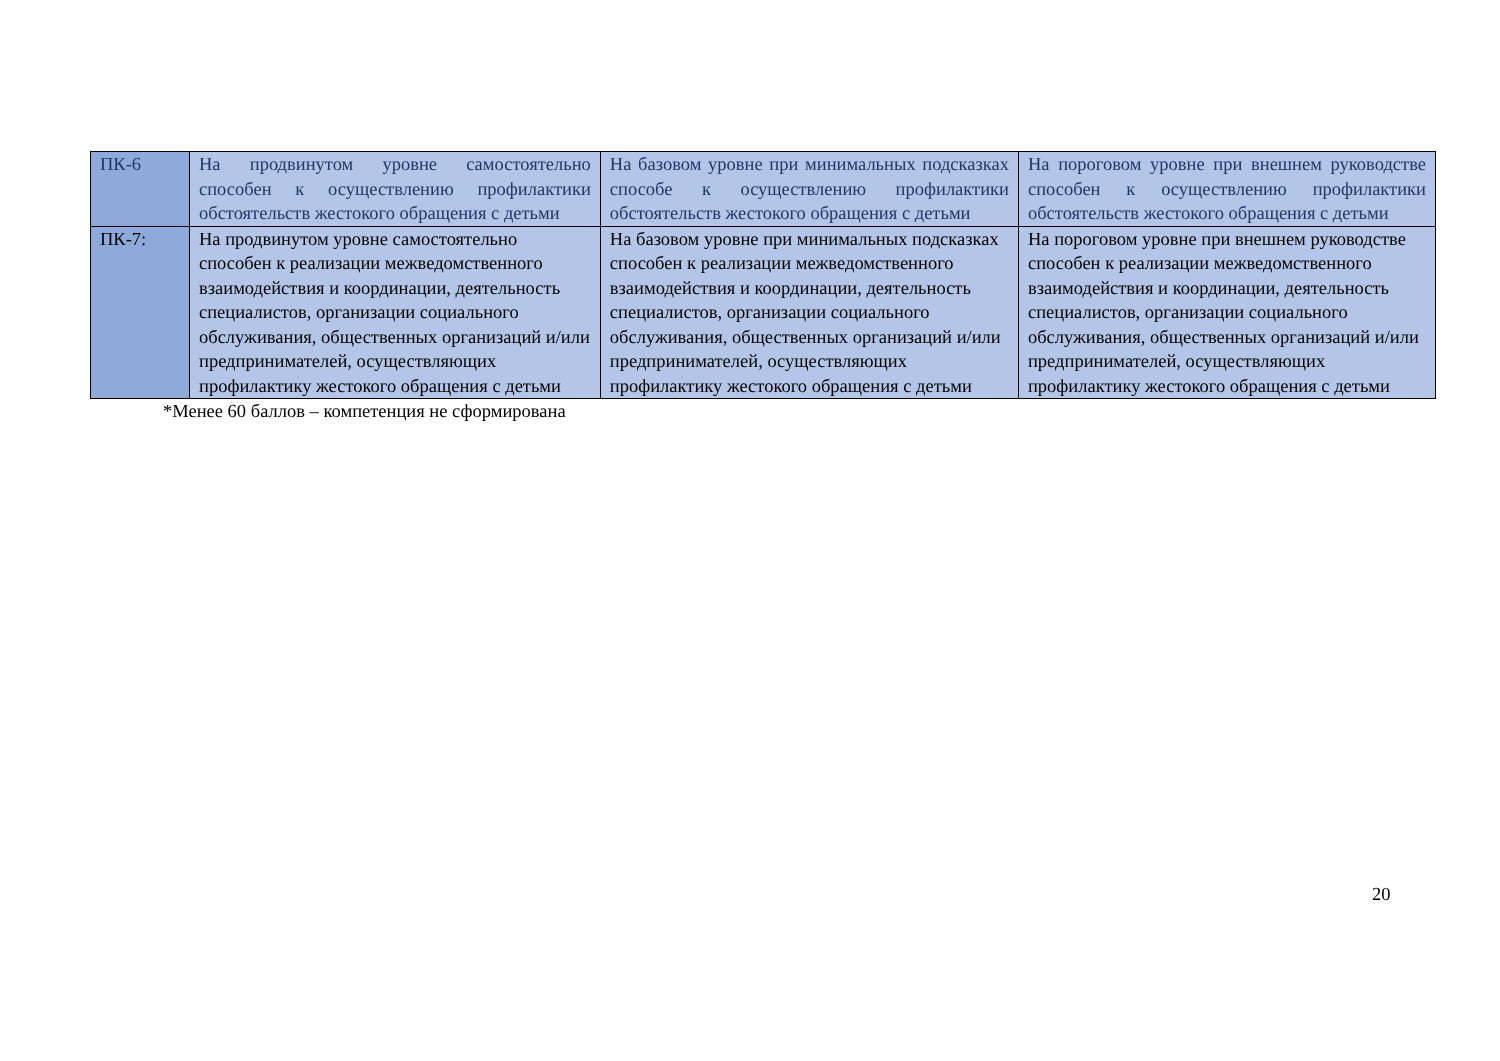| ПК-6 | На продвинутом уровне самостоятельно способен к осуществлению профилактики обстоятельств жестокого обращения с детьми | На базовом уровне при минимальных подсказках способе к осуществлению профилактики обстоятельств жестокого обращения с детьми | На пороговом уровне при внешнем руководстве способен к осуществлению профилактики обстоятельств жестокого обращения с детьми |
| ПК-7: | На продвинутом уровне самостоятельно способен к реализации межведомственного взаимодействия и координации, деятельность специалистов, организации социального обслуживания, общественных организаций и/или предпринимателей, осуществляющих профилактику жестокого обращения с детьми | На базовом уровне при минимальных подсказках способен к реализации межведомственного взаимодействия и координации, деятельность специалистов, организации социального обслуживания, общественных организаций и/или предпринимателей, осуществляющих профилактику жестокого обращения с детьми | На пороговом уровне при внешнем руководстве способен к реализации межведомственного взаимодействия и координации, деятельность специалистов, организации социального обслуживания, общественных организаций и/или предпринимателей, осуществляющих профилактику жестокого обращения с детьми |
*Менее 60 баллов – компетенция не сформирована
20